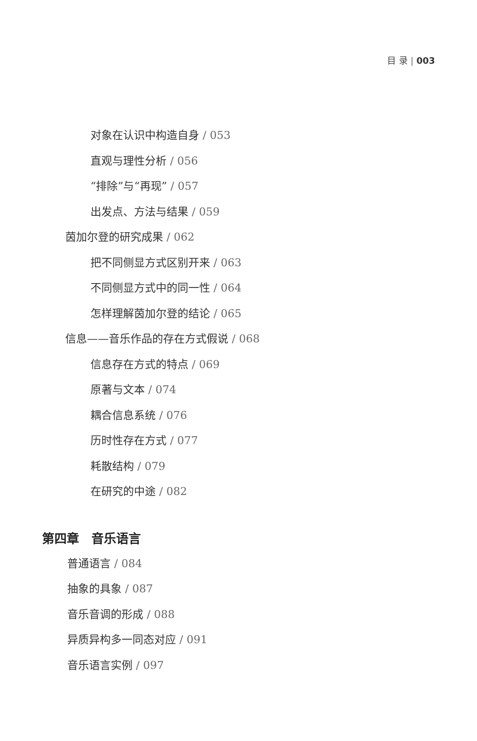目 录 | 003
对象在认识中构造自身 / 053
直观与理性分析 / 056
“排除”与“再现” / 057
出发点、方法与结果 / 059
茵加尔登的研究成果 / 062
把不同侧显方式区别开来 / 063
不同侧显方式中的同一性 / 064
怎样理解茵加尔登的结论 / 065
信息——音乐作品的存在方式假说 / 068
信息存在方式的特点 / 069
原著与文本 / 074
耦合信息系统 / 076
历时性存在方式 / 077
耗散结构 / 079
在研究的中途 / 082
第四章　音乐语言
普通语言 / 084
抽象的具象 / 087
音乐音调的形成 / 088
异质异构多一同态对应 / 091
音乐语言实例 / 097